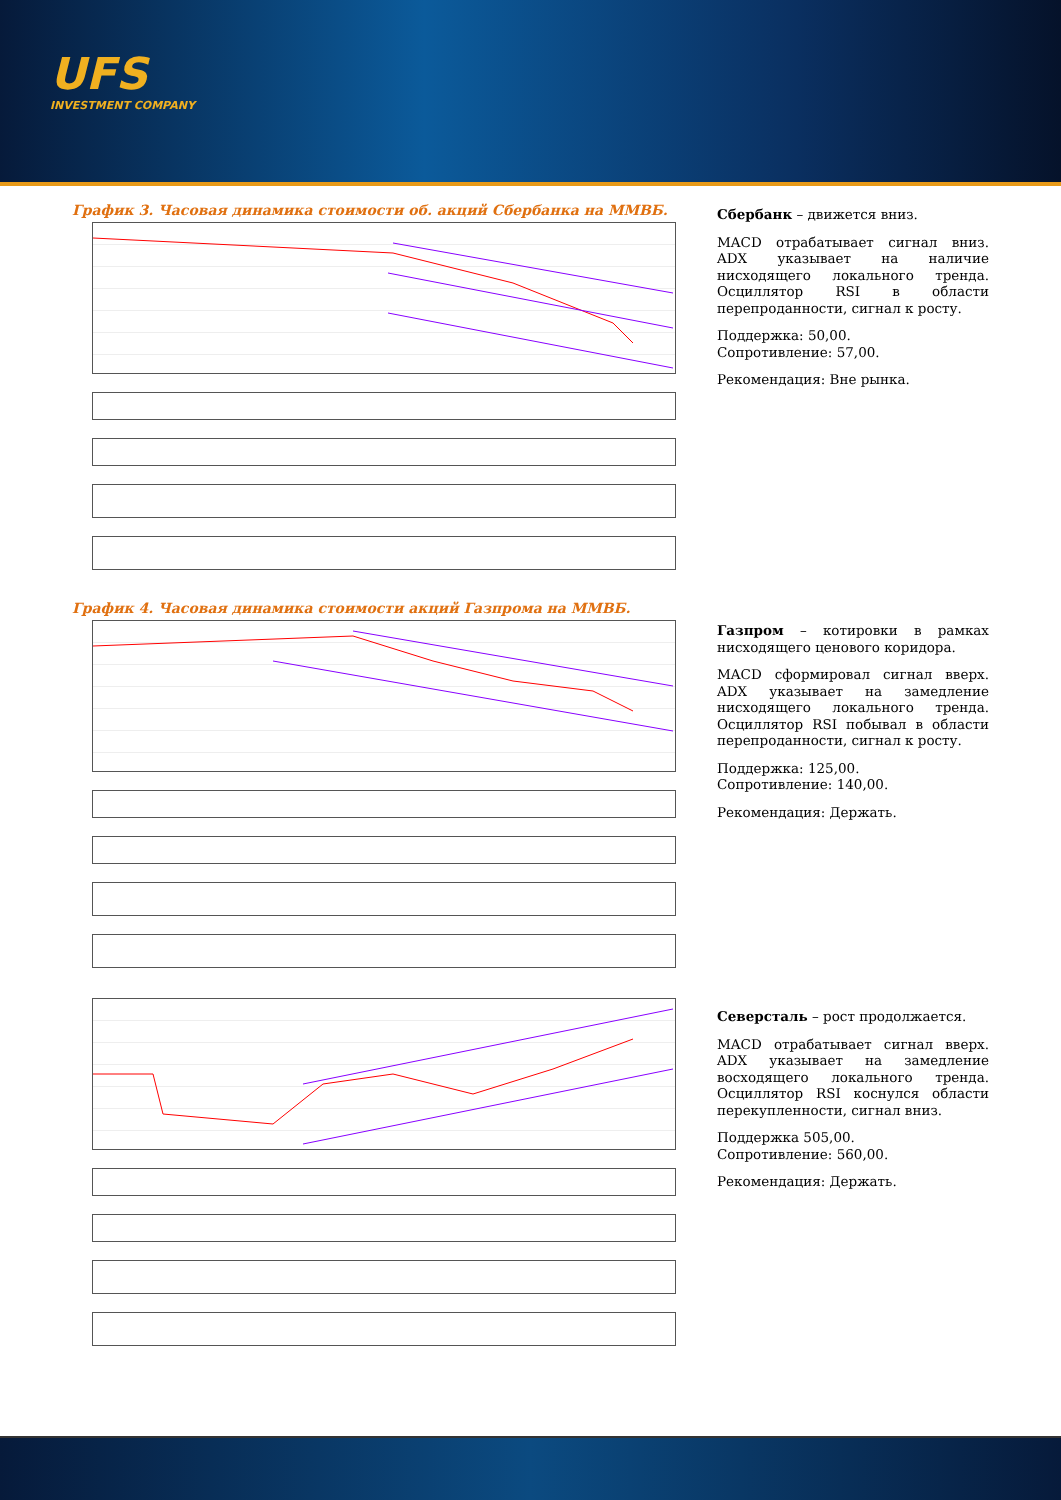UFS
INVESTMENT COMPANY
График 3. Часовая динамика стоимости об. акций Сбербанка на ММВБ.
Сбербанк – движется вниз.
MACD отрабатывает сигнал вниз. ADX указывает на наличие нисходящего локального тренда. Осциллятор RSI в области перепроданности, сигнал к росту.
Поддержка: 50,00.
Сопротивление: 57,00.
Рекомендация: Вне рынка.
График 4. Часовая динамика стоимости акций Газпрома на ММВБ.
Газпром – котировки в рамках нисходящего ценового коридора.
MACD сформировал сигнал вверх. ADX указывает на замедление нисходящего локального тренда. Осциллятор RSI побывал в области перепроданности, сигнал к росту.
Поддержка: 125,00.
Сопротивление: 140,00.
Рекомендация: Держать.
Северсталь – рост продолжается.
MACD отрабатывает сигнал вверх. ADX указывает на замедление восходящего локального тренда. Осциллятор RSI коснулся области перекупленности, сигнал вниз.
Поддержка 505,00.
Сопротивление: 560,00.
Рекомендация: Держать.